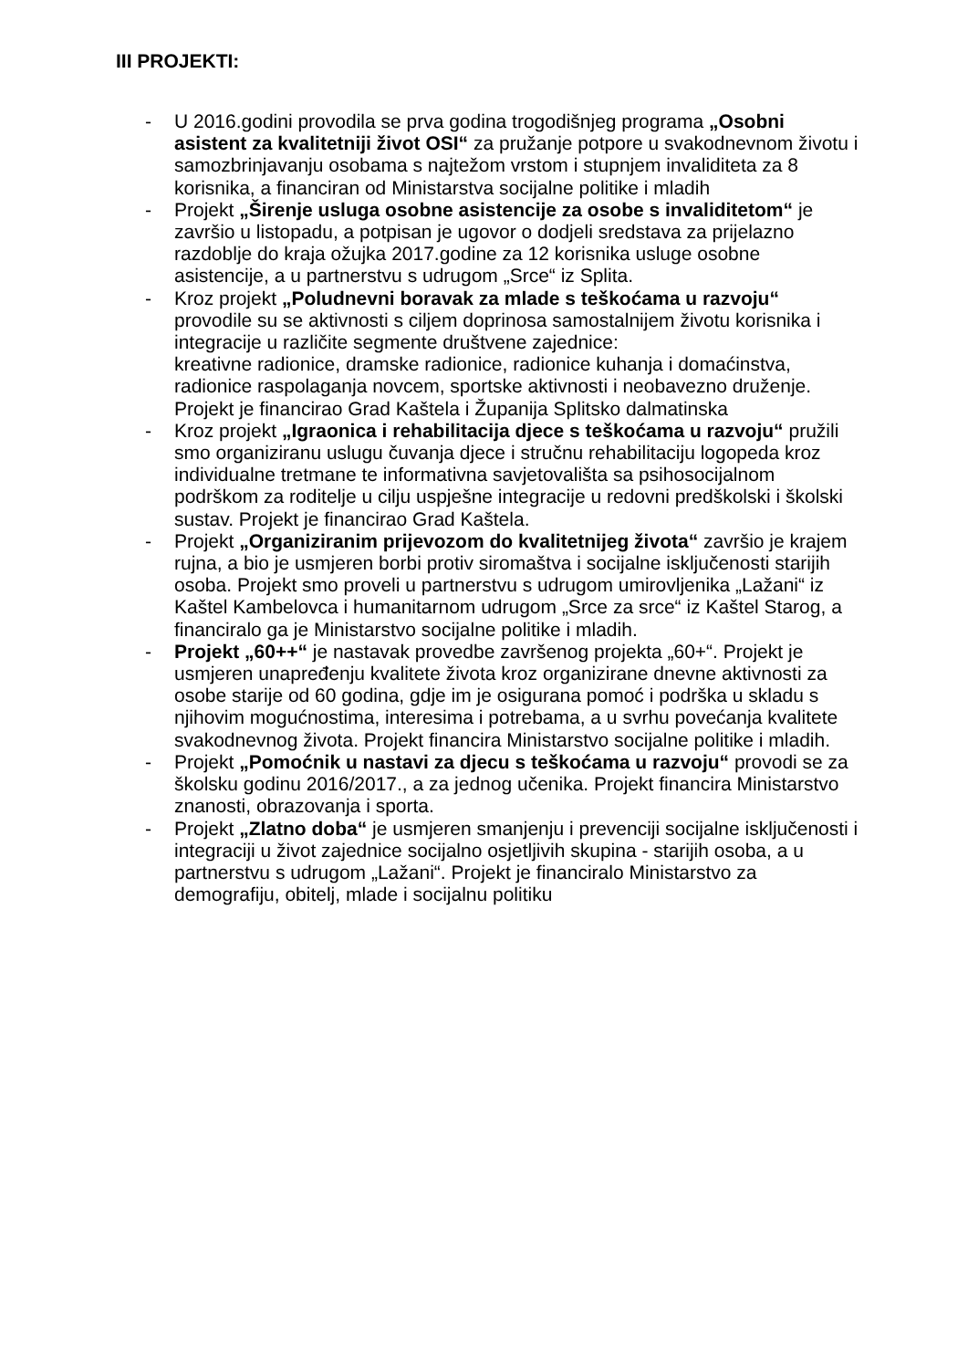III PROJEKTI:
- U 2016.godini provodila se prva godina trogodišnjeg programa „Osobni asistent za kvalitetniji život OSI“ za pružanje potpore u svakodnevnom životu i samozbrinjavanju osobama s najtežom vrstom i stupnjem invaliditeta za 8 korisnika, a financiran od Ministarstva socijalne politike i mladih
- Projekt „Širenje usluga osobne asistencije za osobe s invaliditetom“ je završio u listopadu, a potpisan je ugovor o dodjeli sredstava za prijelazno razdoblje do kraja ožujka 2017.godine za 12 korisnika usluge osobne asistencije, a u partnerstvu s udrugom „Srce“ iz Splita.
- Kroz projekt „Poludnevni boravak za mlade s teškoćama u razvoju“ provodile su se aktivnosti s ciljem doprinosa samostalnijem životu korisnika i integracije u različite segmente društvene zajednice:
kreativne radionice, dramske radionice, radionice kuhanja i domaćinstva, radionice raspolaganja novcem, sportske aktivnosti i neobavezno druženje. Projekt je financirao Grad Kaštela i Županija Splitsko dalmatinska
- Kroz projekt „Igraonica i rehabilitacija djece s teškoćama u razvoju“ pružili smo organiziranu uslugu čuvanja djece i stručnu rehabilitaciju logopeda kroz individualne tretmane te informativna savjetovališta sa psihosocijalnom podrškom za roditelje u cilju uspješne integracije u redovni predškolski i školski sustav. Projekt je financirao Grad Kaštela.
- Projekt „Organiziranim prijevozom do kvalitetnijeg života“ završio je krajem rujna, a bio je usmjeren borbi protiv siromaštva i socijalne isključenosti starijih osoba. Projekt smo proveli u partnerstvu s udrugom umirovljenika „Lažani“ iz Kaštel Kambelovca i humanitarnom udrugom „Srce za srce“ iz Kaštel Starog, a financiralo ga je Ministarstvo socijalne politike i mladih.
- Projekt „60++“ je nastavak provedbe završenog projekta „60+“. Projekt je usmjeren unapređenju kvalitete života kroz organizirane dnevne aktivnosti za osobe starije od 60 godina, gdje im je osigurana pomoć i podrška u skladu s njihovim mogućnostima, interesima i potrebama, a u svrhu povećanja kvalitete svakodnevnog života. Projekt financira Ministarstvo socijalne politike i mladih.
- Projekt „Pomoćnik u nastavi za djecu s teškoćama u razvoju“ provodi se za školsku godinu 2016/2017., a za jednog učenika. Projekt financira Ministarstvo znanosti, obrazovanja i sporta.
- Projekt „Zlatno doba“ je usmjeren smanjenju i prevenciji socijalne isključenosti i integraciji u život zajednice socijalno osjetljivih skupina - starijih osoba, a u partnerstvu s udrugom „Lažani“. Projekt je financiralo Ministarstvo za demografiju, obitelj, mlade i socijalnu politiku